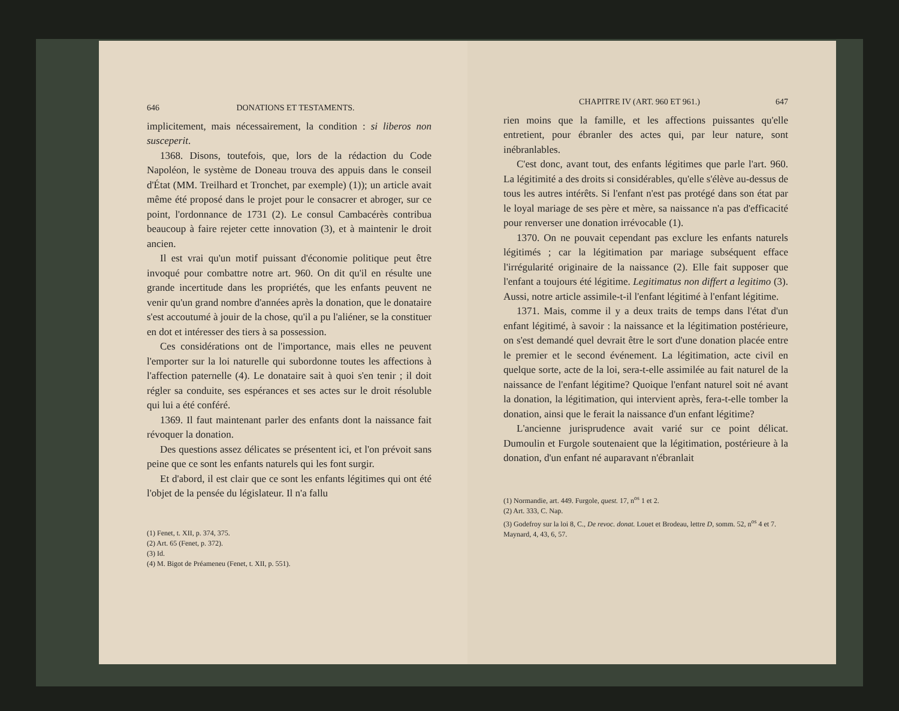646 DONATIONS ET TESTAMENTS.
implicitement, mais nécessairement, la condition : si liberos non susceperit.
1368. Disons, toutefois, que, lors de la rédaction du Code Napoléon, le système de Doneau trouva des appuis dans le conseil d'État (MM. Treilhard et Tronchet, par exemple) (1)); un article avait même été proposé dans le projet pour le consacrer et abroger, sur ce point, l'ordonnance de 1731 (2). Le consul Cambacérès contribua beaucoup à faire rejeter cette innovation (3), et à maintenir le droit ancien.
Il est vrai qu'un motif puissant d'économie politique peut être invoqué pour combattre notre art. 960. On dit qu'il en résulte une grande incertitude dans les propriétés, que les enfants peuvent ne venir qu'un grand nombre d'années après la donation, que le donataire s'est accoutumé à jouir de la chose, qu'il a pu l'aliéner, se la constituer en dot et intéresser des tiers à sa possession.
Ces considérations ont de l'importance, mais elles ne peuvent l'emporter sur la loi naturelle qui subordonne toutes les affections à l'affection paternelle (4). Le donataire sait à quoi s'en tenir ; il doit régler sa conduite, ses espérances et ses actes sur le droit résoluble qui lui a été conféré.
1369. Il faut maintenant parler des enfants dont la naissance fait révoquer la donation.
Des questions assez délicates se présentent ici, et l'on prévoit sans peine que ce sont les enfants naturels qui les font surgir.
Et d'abord, il est clair que ce sont les enfants légitimes qui ont été l'objet de la pensée du législateur. Il n'a fallu
(1) Fenet, t. XII, p. 374, 375.
(2) Art. 65 (Fenet, p. 372).
(3) Id.
(4) M. Bigot de Préameneu (Fenet, t. XII, p. 551).
CHAPITRE IV (ART. 960 ET 961.) 647
rien moins que la famille, et les affections puissantes qu'elle entretient, pour ébranler des actes qui, par leur nature, sont inébranlables.
C'est donc, avant tout, des enfants légitimes que parle l'art. 960. La légitimité a des droits si considérables, qu'elle s'élève au-dessus de tous les autres intérêts. Si l'enfant n'est pas protégé dans son état par le loyal mariage de ses père et mère, sa naissance n'a pas d'efficacité pour renverser une donation irrévocable (1).
1370. On ne pouvait cependant pas exclure les enfants naturels légitimés ; car la légitimation par mariage subséquent efface l'irrégularité originaire de la naissance (2). Elle fait supposer que l'enfant a toujours été légitime. Legitimatus non differt a legitimo (3). Aussi, notre article assimile-t-il l'enfant légitimé à l'enfant légitime.
1371. Mais, comme il y a deux traits de temps dans l'état d'un enfant légitimé, à savoir : la naissance et la légitimation postérieure, on s'est demandé quel devrait être le sort d'une donation placée entre le premier et le second événement. La légitimation, acte civil en quelque sorte, acte de la loi, sera-t-elle assimilée au fait naturel de la naissance de l'enfant légitime? Quoique l'enfant naturel soit né avant la donation, la légitimation, qui intervient après, fera-t-elle tomber la donation, ainsi que le ferait la naissance d'un enfant légitime?
L'ancienne jurisprudence avait varié sur ce point délicat. Dumoulin et Furgole soutenaient que la légitimation, postérieure à la donation, d'un enfant né auparavant n'ébranlait
(1) Normandie, art. 449. Furgole, quest. 17, n<sup>os</sup> 1 et 2.
(2) Art. 333, C. Nap.
(3) Godefroy sur la loi 8, C., De revoc. donat. Louet et Brodeau, lettre D, somm. 52, n<sup>os</sup> 4 et 7. Maynard, 4, 43, 6, 57.